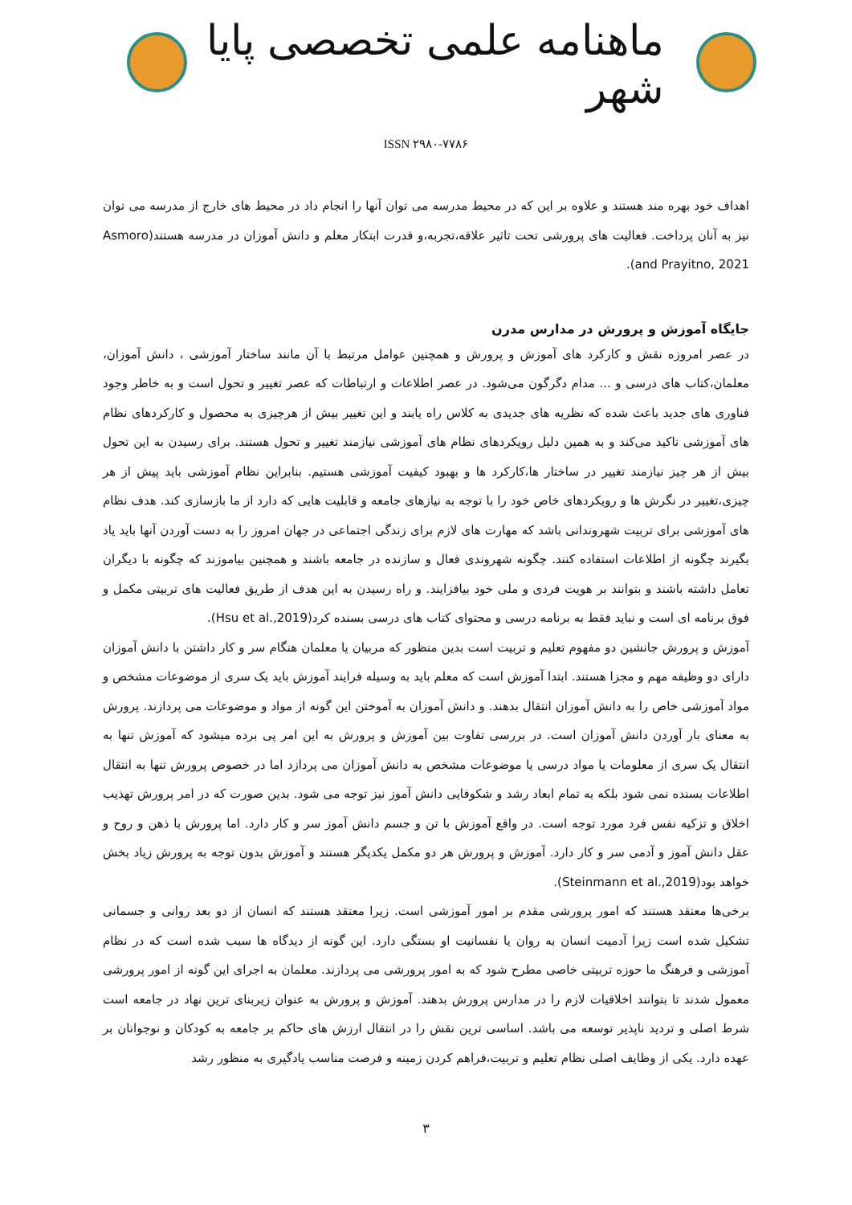ماهنامه علمی تخصصی پایا شهر
ISSN ۲۹۸۰-۷۷۸۶
اهداف خود بهره مند هستند و علاوه بر این که در محیط مدرسه می توان آنها را انجام داد در محیط های خارج از مدرسه می توان نیز به آنان پرداخت. فعالیت های پرورشی تحت تاثیر علاقه،تجربه،و قدرت ابتکار معلم و دانش آموزان در مدرسه هستند(Asmoro and Prayitno, 2021).
جایگاه آموزش و پرورش در مدارس مدرن
در عصر امروزه نقش و کارکرد های آموزش و پرورش و همچنین عوامل مرتبط با آن مانند ساختار آموزشی ، دانش آموزان، معلمان،کتاب های درسی و ... مدام دگرگون می‌شود. در عصر اطلاعات و ارتباطات که عصر تغییر و تحول است و به خاطر وجود فناوری های جدید باعث شده که نظریه های جدیدی به کلاس راه یابند و این تغییر بیش از هرچیزی به محصول و کارکردهای نظام های آموزشی تاکید می‌کند و به همین دلیل رویکردهای نظام های آموزشی نیازمند تغییر و تحول هستند. برای رسیدن به این تحول بیش از هر چیز نیازمند تغییر در ساختار ها،کارکرد ها و بهبود کیفیت آموزشی هستیم. بنابراین نظام آموزشی باید پیش از هر چیزی،تغییر در نگرش ها و رویکردهای خاص خود را با توجه به نیازهای جامعه و قابلیت هایی که دارد از ما بازسازی کند. هدف نظام های آموزشی برای تربیت شهروندانی باشد که مهارت های لازم برای زندگی اجتماعی در جهان امروز را به دست آوردن آنها باید یاد بگیرند چگونه از اطلاعات استفاده کنند. چگونه شهروندی فعال و سازنده در جامعه باشند و همچنین بیاموزند که چگونه با دیگران تعامل داشته باشند و بتوانند بر هویت فردی و ملی خود بیافزایند. و راه رسیدن به این هدف از طریق فعالیت های تربیتی مکمل و فوق برنامه ای است و نباید فقط به برنامه درسی و محتوای کتاب های درسی بسنده کرد(Hsu et al.,2019).
آموزش و پرورش جانشین دو مفهوم تعلیم و تربیت است بدین منظور که مربیان یا معلمان هنگام سر و کار داشتن با دانش آموزان دارای دو وظیفه مهم و مجزا هستند. ابتدا آموزش است که معلم باید به وسیله فرایند آموزش باید یک سری از موضوعات مشخص و مواد آموزشی خاص را به دانش آموزان انتقال بدهند. و دانش آموزان به آموختن این گونه از مواد و موضوعات می پردازند. پرورش به معنای بار آوردن دانش آموزان است. در بررسی تفاوت بین آموزش و پرورش به این امر پی برده میشود که آموزش تنها به انتقال یک سری از معلومات یا مواد درسی یا موضوعات مشخص به دانش آموزان می پردازد اما در خصوص پرورش تنها به انتقال اطلاعات بسنده نمی شود بلکه به تمام ابعاد رشد و شکوفایی دانش آموز نیز توجه می شود. بدین صورت که در امر پرورش تهذیب اخلاق و تزکیه نفس فرد مورد توجه است. در واقع آموزش با تن و جسم دانش آموز سر و کار دارد. اما پرورش با ذهن و روح و عقل دانش آموز و آدمی سر و کار دارد. آموزش و پرورش هر دو مکمل یکدیگر هستند و آموزش بدون توجه به پرورش زیاد بخش خواهد بود(Steinmann et al.,2019).
برخی‌ها معتقد هستند که امور پرورشی مقدم بر امور آموزشی است. زیرا معتقد هستند که انسان از دو بعد روانی و جسمانی تشکیل شده است زیرا آدمیت انسان به روان یا نفسانیت او بستگی دارد. این گونه از دیدگاه ها سبب شده است که در نظام آموزشی و فرهنگ ما حوزه تربیتی خاصی مطرح شود که به امور پرورشی می پردازند. معلمان به اجرای این گونه از امور پرورشی معمول شدند تا بتوانند اخلاقیات لازم را در مدارس پرورش بدهند. آموزش و پرورش به عنوان زیربنای ترین نهاد در جامعه است شرط اصلی و تردید ناپذیر توسعه می باشد. اساسی ترین نقش را در انتقال ارزش های حاکم بر جامعه به کودکان و نوجوانان بر عهده دارد. یکی از وظایف اصلی نظام تعلیم و تربیت،فراهم کردن زمینه و فرصت مناسب یادگیری به منظور رشد
۳